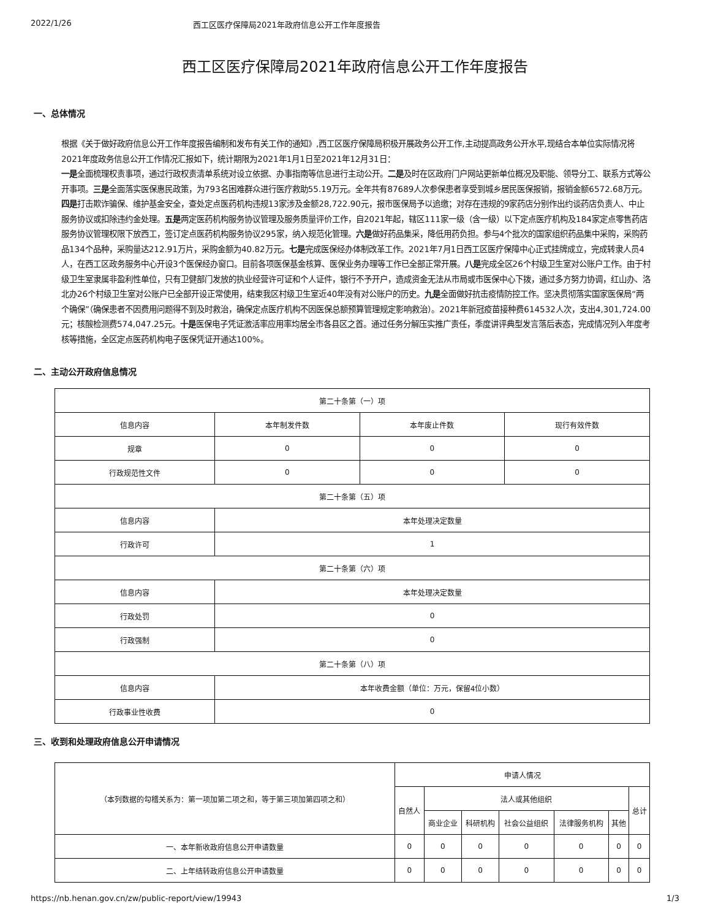2022/1/26 西工区医疗保障局2021年政府信息公开工作年度报告
西工区医疗保障局2021年政府信息公开工作年度报告
一、总体情况
根据《关于做好政府信息公开工作年度报告编制和发布有关工作的通知》,西工区医疗保障局积极开展政务公开工作,主动提高政务公开水平,现结合本单位实际情况将2021年度政务信息公开工作情况汇报如下，统计期限为2021年1月1日至2021年12月31日：
一是全面梳理权责事项，通过行政权责清单系统对设立依据、办事指南等信息进行主动公开。二是及时在区政府门户网站更新单位概况及职能、领导分工、联系方式等公开事项。三是全面落实医保惠民政策，为793名困难群众进行医疗救助55.19万元。全年共有87689人次参保患者享受到城乡居民医保报销，报销金额6572.68万元。四是打击欺诈骗保、维护基金安全，查处定点医药机构违规13家涉及金额28,722.90元，报市医保局予以追缴；对存在违规的9家药店分别作出约谈药店负责人、中止服务协议或扣除违约金处理。五是两定医药机构服务协议管理及服务质量评价工作，自2021年起，辖区111家一级（含一级）以下定点医疗机构及184家定点零售药店服务协议管理权限下放西工，签订定点医药机构服务协议295家，纳入规范化管理。六是做好药品集采，降低用药负担。参与4个批次的国家组织药品集中采购，采购药品134个品种，采购量达212.91万片，采购金额为40.82万元。七是完成医保经办体制改革工作。2021年7月1日西工区医疗保障中心正式挂牌成立，完成转隶人员4人，在西工区政务服务中心开设3个医保经办窗口。目前各项医保基金核算、医保业务办理等工作已全部正常开展。八是完成全区26个村级卫生室对公账户工作。由于村级卫生室隶属非盈利性单位，只有卫健部门发放的执业经营许可证和个人证件，银行不予开户，造成资金无法从市局或市医保中心下拨，通过多方努力协调，红山办、洛北办26个村级卫生室对公账户已全部开设正常使用，结束我区村级卫生室近40年没有对公账户的历史。九是全面做好抗击疫情防控工作。坚决贯彻落实国家医保局“两个确保”（确保患者不因费用问题得不到及时救治，确保定点医疗机构不因医保总额预算管理规定影响救治）。2021年新冠疫苗接种费614532人次，支出4,301,724.00元；核酸检测费574,047.25元。十是医保电子凭证激活率应用率均居全市各县区之首。通过任务分解压实推广责任，季度讲评典型发言落后表态，完成情况列入年度考核等措施，全区定点医药机构电子医保凭证开通达100%。
二、主动公开政府信息情况
| 第二十条第（一）项 | | | |
| 信息内容 | 本年制发件数 | 本年废止件数 | 现行有效件数 |
| 规章 | 0 | 0 | 0 |
| 行政规范性文件 | 0 | 0 | 0 |
| 第二十条第（五）项 | | | |
| 信息内容 | 本年处理决定数量 | | |
| 行政许可 | 1 | | |
| 第二十条第（六）项 | | | |
| 信息内容 | 本年处理决定数量 | | |
| 行政处罚 | 0 | | |
| 行政强制 | 0 | | |
| 第二十条第（八）项 | | | |
| 信息内容 | 本年收费金额（单位：万元，保留4位小数） | | |
| 行政事业性收费 | 0 | | |
三、收到和处理政府信息公开申请情况
| （本列数据的勾稽关系为：第一项加第二项之和，等于第三项加第四项之和） | 申请人情况 | | | | | | |
| | 自然人 | 法人或其他组织 | | | | | 总计 |
| | | 商业企业 | 科研机构 | 社会公益组织 | 法律服务机构 | 其他 | |
| 一、本年新收政府信息公开申请数量 | 0 | 0 | 0 | 0 | 0 | 0 | 0 |
| 二、上年结转政府信息公开申请数量 | 0 | 0 | 0 | 0 | 0 | 0 | 0 |
https://nb.henan.gov.cn/zw/public-report/view/19943 1/3